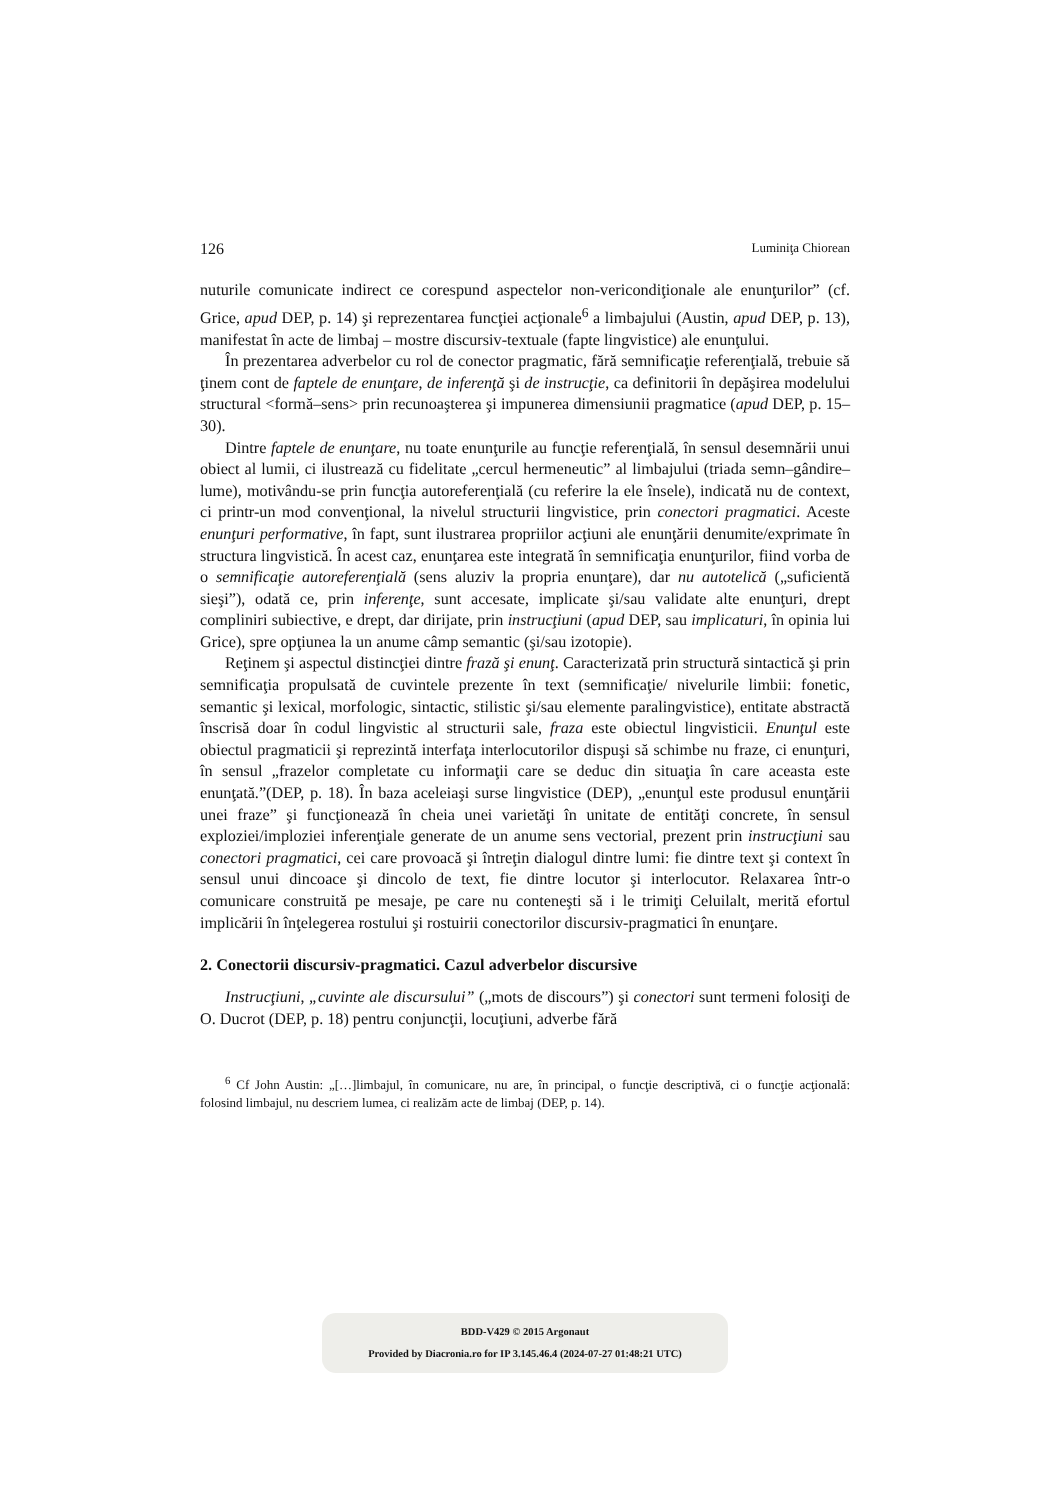126 Luminiţa Chiorean
nuturile comunicate indirect ce corespund aspectelor non-vericondiţionale ale enunţurilor” (cf. Grice, apud DEP, p. 14) şi reprezentarea funcţiei acţionale<sup>6</sup> a limbajului (Austin, apud DEP, p. 13), manifestat în acte de limbaj – mostre discursiv-textuale (fapte lingvistice) ale enunţului.
În prezentarea adverbelor cu rol de conector pragmatic, fără semnificaţie referenţială, trebuie să ţinem cont de faptele de enunţare, de inferenţă şi de instrucţie, ca definitorii în depăşirea modelului structural <formă–sens> prin recunoaşterea şi impunerea dimensiunii pragmatice (apud DEP, p. 15–30).
Dintre faptele de enunţare, nu toate enunţurile au funcţie referenţială, în sensul desemnării unui obiect al lumii, ci ilustrează cu fidelitate „cercul hermeneutic” al limbajului (triada semn–gândire–lume), motivându-se prin funcţia autoreferenţială (cu referire la ele însele), indicată nu de context, ci printr-un mod convenţional, la nivelul structurii lingvistice, prin conectori pragmatici. Aceste enunţuri performative, în fapt, sunt ilustrarea propriilor acţiuni ale enunţării denumite/exprimate în structura lingvistică. În acest caz, enunţarea este integrată în semnificaţia enunţurilor, fiind vorba de o semnificaţie autoreferenţială (sens aluziv la propria enunţare), dar nu autotelică („suficientă sieşi”), odată ce, prin inferenţe, sunt accesate, implicate şi/sau validate alte enunţuri, drept compliniri subiective, e drept, dar dirijate, prin instrucţiuni (apud DEP, sau implicaturi, în opinia lui Grice), spre opţiunea la un anume câmp semantic (şi/sau izotopie).
Reţinem şi aspectul distincţiei dintre frază şi enunţ. Caracterizată prin structură sintactică şi prin semnificaţia propulsată de cuvintele prezente în text (semnificaţie/ nivelurile limbii: fonetic, semantic şi lexical, morfologic, sintactic, stilistic şi/sau elemente paralingvistice), entitate abstractă înscrisă doar în codul lingvistic al structurii sale, fraza este obiectul lingvisticii. Enunţul este obiectul pragmaticii şi reprezintă interfaţa interlocutorilor dispuşi să schimbe nu fraze, ci enunţuri, în sensul „frazelor completate cu informaţii care se deduc din situaţia în care aceasta este enunţată.”(DEP, p. 18). În baza aceleiaşi surse lingvistice (DEP), „enunţul este produsul enunţării unei fraze” şi funcţionează în cheia unei varietăţi în unitate de entităţi concrete, în sensul exploziei/imploziei inferenţiale generate de un anume sens vectorial, prezent prin instrucţiuni sau conectori pragmatici, cei care provoacă şi întreţin dialogul dintre lumi: fie dintre text şi context în sensul unui dincoace şi dincolo de text, fie dintre locutor şi interlocutor. Relaxarea într-o comunicare construită pe mesaje, pe care nu conteneşti să i le trimiţi Celuilalt, merită efortul implicării în înţelegerea rostului şi rostuirii conectorilor discursiv-pragmatici în enunţare.
2. Conectorii discursiv-pragmatici. Cazul adverbelor discursive
Instrucţiuni, „cuvinte ale discursului” („mots de discours”) şi conectori sunt termeni folosiţi de O. Ducrot (DEP, p. 18) pentru conjuncţii, locuţiuni, adverbe fără
<sup>6</sup> Cf John Austin: „[…]limbajul, în comunicare, nu are, în principal, o funcţie descriptivă, ci o funcţie acţională: folosind limbajul, nu descriem lumea, ci realizăm acte de limbaj (DEP, p. 14).
BDD-V429 © 2015 Argonaut
Provided by Diacronia.ro for IP 3.145.46.4 (2024-07-27 01:48:21 UTC)